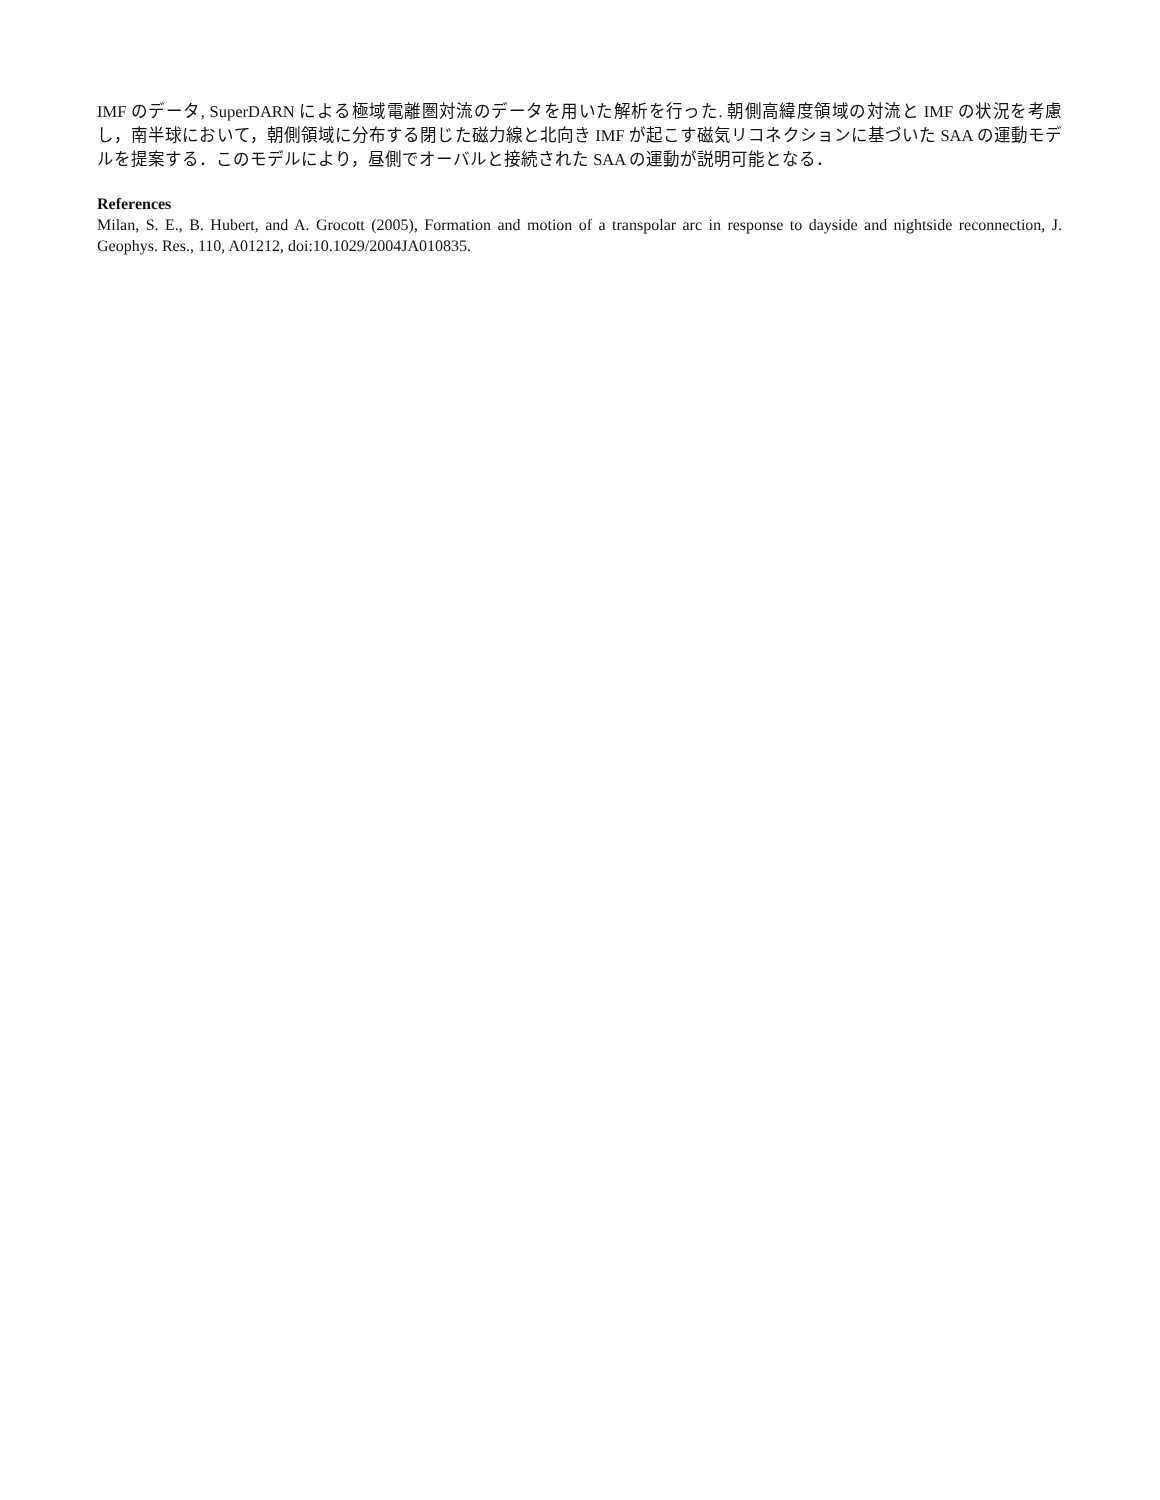IMF のデータ, SuperDARN による極域電離圏対流のデータを用いた解析を行った. 朝側高緯度領域の対流と IMF の状況を考慮し，南半球において，朝側領域に分布する閉じた磁力線と北向き IMF が起こす磁気リコネクションに基づいた SAA の運動モデルを提案する．このモデルにより，昼側でオーバルと接続された SAA の運動が説明可能となる．
References
Milan, S. E., B. Hubert, and A. Grocott (2005), Formation and motion of a transpolar arc in response to dayside and nightside reconnection, J. Geophys. Res., 110, A01212, doi:10.1029/2004JA010835.